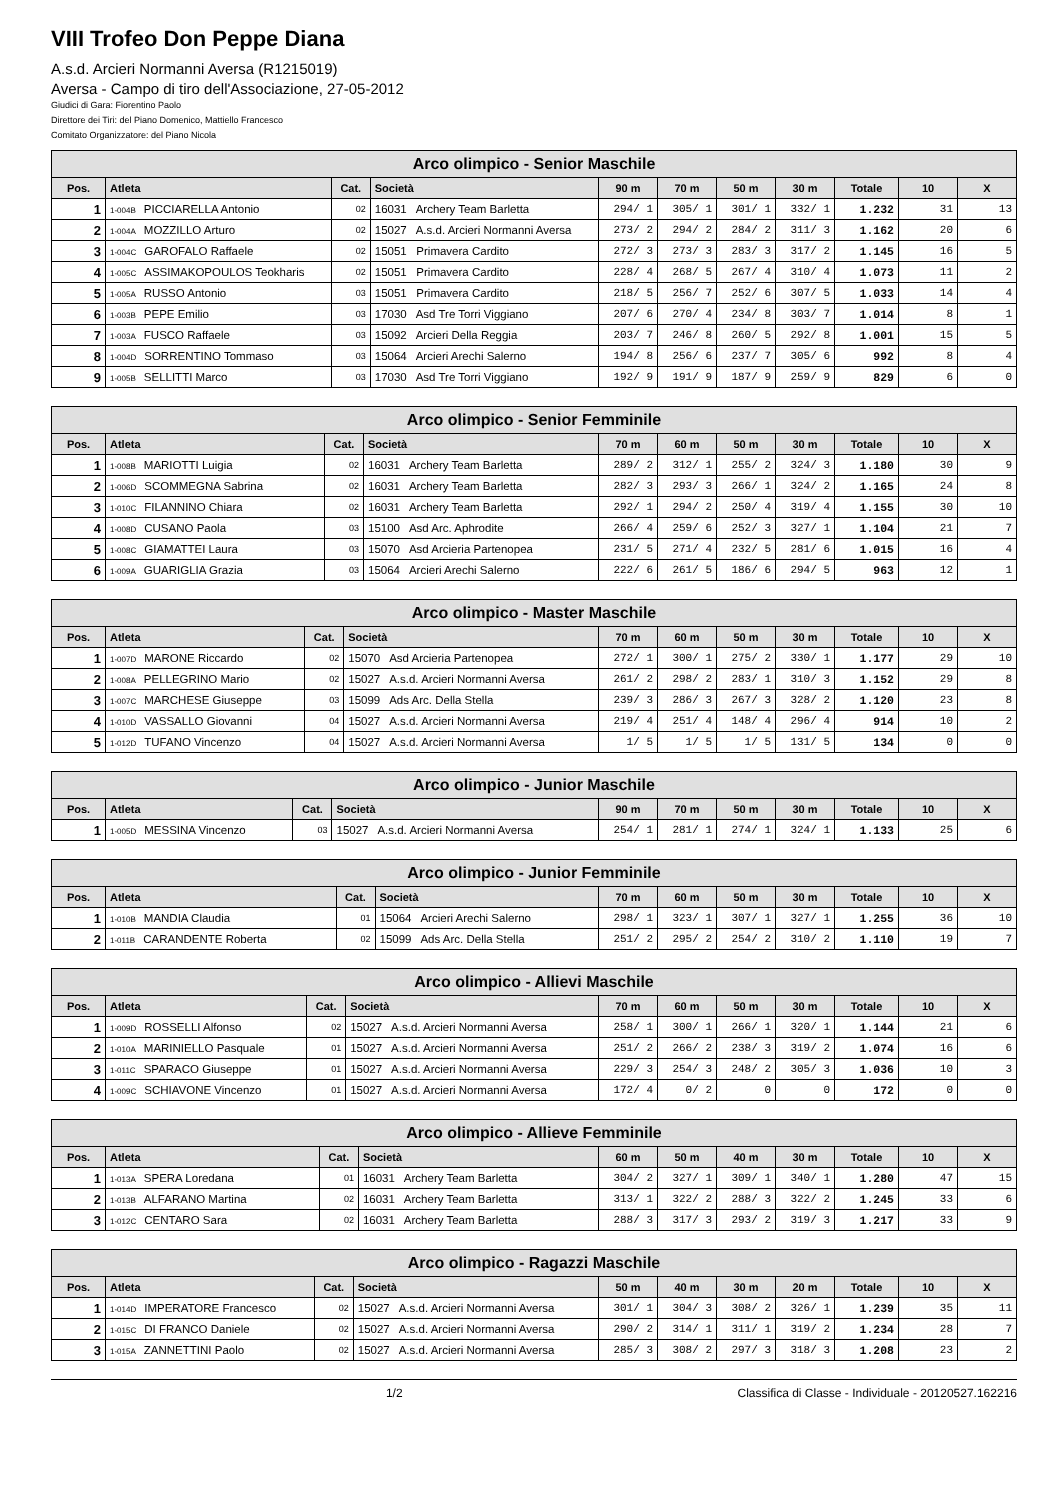VIII Trofeo Don Peppe Diana
A.s.d. Arcieri Normanni Aversa (R1215019)
Aversa - Campo di tiro dell'Associazione, 27-05-2012
Giudici di Gara: Fiorentino Paolo
Direttore dei Tiri: del Piano Domenico, Mattiello Francesco
Comitato Organizzatore: del Piano Nicola
| Arco olimpico - Senior Maschile | | | | | | | | | | |
| --- | --- | --- | --- | --- | --- | --- | --- | --- | --- | --- |
| Pos. | Atleta | Cat. | Società | 90 m | 70 m | 50 m | 30 m | Totale | 10 | X |
| 1 | 1-004B PICCIARELLA Antonio | 02 | 16031 Archery Team Barletta | 294/ 1 | 305/ 1 | 301/ 1 | 332/ 1 | 1.232 | 31 | 13 |
| 2 | 1-004A MOZZILLO Arturo | 02 | 15027 A.s.d. Arcieri Normanni Aversa | 273/ 2 | 294/ 2 | 284/ 2 | 311/ 3 | 1.162 | 20 | 6 |
| 3 | 1-004C GAROFALO Raffaele | 02 | 15051 Primavera Cardito | 272/ 3 | 273/ 3 | 283/ 3 | 317/ 2 | 1.145 | 16 | 5 |
| 4 | 1-005C ASSIMAKOPOULOS Teokharis | 02 | 15051 Primavera Cardito | 228/ 4 | 268/ 5 | 267/ 4 | 310/ 4 | 1.073 | 11 | 2 |
| 5 | 1-005A RUSSO Antonio | 03 | 15051 Primavera Cardito | 218/ 5 | 256/ 7 | 252/ 6 | 307/ 5 | 1.033 | 14 | 4 |
| 6 | 1-003B PEPE Emilio | 03 | 17030 Asd Tre Torri Viggiano | 207/ 6 | 270/ 4 | 234/ 8 | 303/ 7 | 1.014 | 8 | 1 |
| 7 | 1-003A FUSCO Raffaele | 03 | 15092 Arcieri Della Reggia | 203/ 7 | 246/ 8 | 260/ 5 | 292/ 8 | 1.001 | 15 | 5 |
| 8 | 1-004D SORRENTINO Tommaso | 03 | 15064 Arcieri Arechi Salerno | 194/ 8 | 256/ 6 | 237/ 7 | 305/ 6 | 992 | 8 | 4 |
| 9 | 1-005B SELLITTI Marco | 03 | 17030 Asd Tre Torri Viggiano | 192/ 9 | 191/ 9 | 187/ 9 | 259/ 9 | 829 | 6 | 0 |
| Arco olimpico - Senior Femminile | | | | | | | | | | |
| --- | --- | --- | --- | --- | --- | --- | --- | --- | --- | --- |
| Pos. | Atleta | Cat. | Società | 70 m | 60 m | 50 m | 30 m | Totale | 10 | X |
| 1 | 1-008B MARIOTTI Luigia | 02 | 16031 Archery Team Barletta | 289/ 2 | 312/ 1 | 255/ 2 | 324/ 3 | 1.180 | 30 | 9 |
| 2 | 1-006D SCOMMEGNA Sabrina | 02 | 16031 Archery Team Barletta | 282/ 3 | 293/ 3 | 266/ 1 | 324/ 2 | 1.165 | 24 | 8 |
| 3 | 1-010C FILANNINO Chiara | 02 | 16031 Archery Team Barletta | 292/ 1 | 294/ 2 | 250/ 4 | 319/ 4 | 1.155 | 30 | 10 |
| 4 | 1-008D CUSANO Paola | 03 | 15100 Asd Arc. Aphrodite | 266/ 4 | 259/ 6 | 252/ 3 | 327/ 1 | 1.104 | 21 | 7 |
| 5 | 1-008C GIAMATTEI Laura | 03 | 15070 Asd Arcieria Partenopea | 231/ 5 | 271/ 4 | 232/ 5 | 281/ 6 | 1.015 | 16 | 4 |
| 6 | 1-009A GUARIGLIA Grazia | 03 | 15064 Arcieri Arechi Salerno | 222/ 6 | 261/ 5 | 186/ 6 | 294/ 5 | 963 | 12 | 1 |
| Arco olimpico - Master Maschile | | | | | | | | | | |
| --- | --- | --- | --- | --- | --- | --- | --- | --- | --- | --- |
| Pos. | Atleta | Cat. | Società | 70 m | 60 m | 50 m | 30 m | Totale | 10 | X |
| 1 | 1-007D MARONE Riccardo | 02 | 15070 Asd Arcieria Partenopea | 272/ 1 | 300/ 1 | 275/ 2 | 330/ 1 | 1.177 | 29 | 10 |
| 2 | 1-008A PELLEGRINO Mario | 02 | 15027 A.s.d. Arcieri Normanni Aversa | 261/ 2 | 298/ 2 | 283/ 1 | 310/ 3 | 1.152 | 29 | 8 |
| 3 | 1-007C MARCHESE Giuseppe | 03 | 15099 Ads Arc. Della Stella | 239/ 3 | 286/ 3 | 267/ 3 | 328/ 2 | 1.120 | 23 | 8 |
| 4 | 1-010D VASSALLO Giovanni | 04 | 15027 A.s.d. Arcieri Normanni Aversa | 219/ 4 | 251/ 4 | 148/ 4 | 296/ 4 | 914 | 10 | 2 |
| 5 | 1-012D TUFANO Vincenzo | 04 | 15027 A.s.d. Arcieri Normanni Aversa | 1/ 5 | 1/ 5 | 1/ 5 | 131/ 5 | 134 | 0 | 0 |
| Arco olimpico - Junior Maschile | | | | | | | | | | |
| --- | --- | --- | --- | --- | --- | --- | --- | --- | --- | --- |
| Pos. | Atleta | Cat. | Società | 90 m | 70 m | 50 m | 30 m | Totale | 10 | X |
| 1 | 1-005D MESSINA Vincenzo | 03 | 15027 A.s.d. Arcieri Normanni Aversa | 254/ 1 | 281/ 1 | 274/ 1 | 324/ 1 | 1.133 | 25 | 6 |
| Arco olimpico - Junior Femminile | | | | | | | | | | |
| --- | --- | --- | --- | --- | --- | --- | --- | --- | --- | --- |
| Pos. | Atleta | Cat. | Società | 70 m | 60 m | 50 m | 30 m | Totale | 10 | X |
| 1 | 1-010B MANDIA Claudia | 01 | 15064 Arcieri Arechi Salerno | 298/ 1 | 323/ 1 | 307/ 1 | 327/ 1 | 1.255 | 36 | 10 |
| 2 | 1-011B CARANDENTE Roberta | 02 | 15099 Ads Arc. Della Stella | 251/ 2 | 295/ 2 | 254/ 2 | 310/ 2 | 1.110 | 19 | 7 |
| Arco olimpico - Allievi Maschile | | | | | | | | | | |
| --- | --- | --- | --- | --- | --- | --- | --- | --- | --- | --- |
| Pos. | Atleta | Cat. | Società | 70 m | 60 m | 50 m | 30 m | Totale | 10 | X |
| 1 | 1-009D ROSSELLI Alfonso | 02 | 15027 A.s.d. Arcieri Normanni Aversa | 258/ 1 | 300/ 1 | 266/ 1 | 320/ 1 | 1.144 | 21 | 6 |
| 2 | 1-010A MARINIELLO Pasquale | 01 | 15027 A.s.d. Arcieri Normanni Aversa | 251/ 2 | 266/ 2 | 238/ 3 | 319/ 2 | 1.074 | 16 | 6 |
| 3 | 1-011C SPARACO Giuseppe | 01 | 15027 A.s.d. Arcieri Normanni Aversa | 229/ 3 | 254/ 3 | 248/ 2 | 305/ 3 | 1.036 | 10 | 3 |
| 4 | 1-009C SCHIAVONE Vincenzo | 01 | 15027 A.s.d. Arcieri Normanni Aversa | 172/ 4 | 0/ 2 | 0 | 0 | 172 | 0 | 0 |
| Arco olimpico - Allieve Femminile | | | | | | | | | | |
| --- | --- | --- | --- | --- | --- | --- | --- | --- | --- | --- |
| Pos. | Atleta | Cat. | Società | 60 m | 50 m | 40 m | 30 m | Totale | 10 | X |
| 1 | 1-013A SPERA Loredana | 01 | 16031 Archery Team Barletta | 304/ 2 | 327/ 1 | 309/ 1 | 340/ 1 | 1.280 | 47 | 15 |
| 2 | 1-013B ALFARANO Martina | 02 | 16031 Archery Team Barletta | 313/ 1 | 322/ 2 | 288/ 3 | 322/ 2 | 1.245 | 33 | 6 |
| 3 | 1-012C CENTARO Sara | 02 | 16031 Archery Team Barletta | 288/ 3 | 317/ 3 | 293/ 2 | 319/ 3 | 1.217 | 33 | 9 |
| Arco olimpico - Ragazzi Maschile | | | | | | | | | | |
| --- | --- | --- | --- | --- | --- | --- | --- | --- | --- | --- |
| Pos. | Atleta | Cat. | Società | 50 m | 40 m | 30 m | 20 m | Totale | 10 | X |
| 1 | 1-014D IMPERATORE Francesco | 02 | 15027 A.s.d. Arcieri Normanni Aversa | 301/ 1 | 304/ 3 | 308/ 2 | 326/ 1 | 1.239 | 35 | 11 |
| 2 | 1-015C DI FRANCO Daniele | 02 | 15027 A.s.d. Arcieri Normanni Aversa | 290/ 2 | 314/ 1 | 311/ 1 | 319/ 2 | 1.234 | 28 | 7 |
| 3 | 1-015A ZANNETTINI Paolo | 02 | 15027 A.s.d. Arcieri Normanni Aversa | 285/ 3 | 308/ 2 | 297/ 3 | 318/ 3 | 1.208 | 23 | 2 |
1/2 Classifica di Classe - Individuale - 20120527.162216